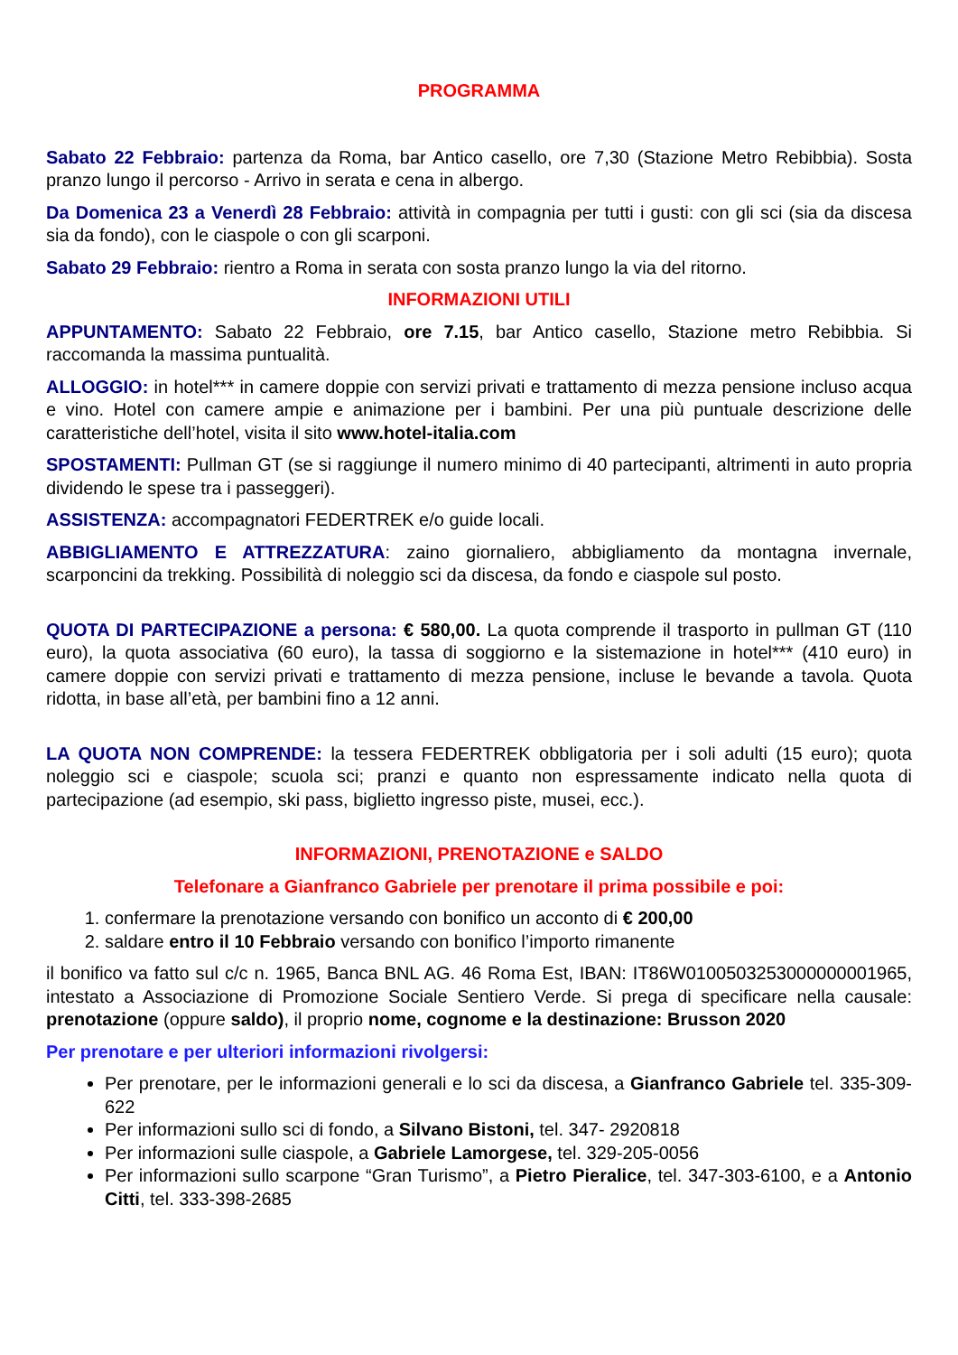PROGRAMMA
Sabato 22 Febbraio: partenza da Roma, bar Antico casello, ore 7,30 (Stazione Metro Rebibbia). Sosta pranzo lungo il percorso - Arrivo in serata e cena in albergo.
Da Domenica 23 a Venerdì 28 Febbraio: attività in compagnia per tutti i gusti: con gli sci (sia da discesa sia da fondo), con le ciaspole o con gli scarponi.
Sabato 29 Febbraio: rientro a Roma in serata con sosta pranzo lungo la via del ritorno.
INFORMAZIONI UTILI
APPUNTAMENTO: Sabato 22 Febbraio, ore 7.15, bar Antico casello, Stazione metro Rebibbia. Si raccomanda la massima puntualità.
ALLOGGIO: in hotel*** in camere doppie con servizi privati e trattamento di mezza pensione incluso acqua e vino. Hotel con camere ampie e animazione per i bambini. Per una più puntuale descrizione delle caratteristiche dell’hotel, visita il sito www.hotel-italia.com
SPOSTAMENTI: Pullman GT (se si raggiunge il numero minimo di 40 partecipanti, altrimenti in auto propria dividendo le spese tra i passeggeri).
ASSISTENZA: accompagnatori FEDERTREK e/o guide locali.
ABBIGLIAMENTO E ATTREZZATURA: zaino giornaliero, abbigliamento da montagna invernale, scarponcini da trekking. Possibilità di noleggio sci da discesa, da fondo e ciaspole sul posto.
QUOTA DI PARTECIPAZIONE a persona: € 580,00. La quota comprende il trasporto in pullman GT (110 euro), la quota associativa (60 euro), la tassa di soggiorno e la sistemazione in hotel*** (410 euro) in camere doppie con servizi privati e trattamento di mezza pensione, incluse le bevande a tavola. Quota ridotta, in base all’età, per bambini fino a 12 anni.
LA QUOTA NON COMPRENDE: la tessera FEDERTREK obbligatoria per i soli adulti (15 euro); quota noleggio sci e ciaspole; scuola sci; pranzi e quanto non espressamente indicato nella quota di partecipazione (ad esempio, ski pass, biglietto ingresso piste, musei, ecc.).
INFORMAZIONI, PRENOTAZIONE e SALDO
Telefonare a Gianfranco Gabriele per prenotare il prima possibile e poi:
1. confermare la prenotazione versando con bonifico un acconto di € 200,00
2. saldare entro il 10 Febbraio versando con bonifico l’importo rimanente
il bonifico va fatto sul c/c n. 1965, Banca BNL AG. 46 Roma Est, IBAN: IT86W0100503253000000001965, intestato a Associazione di Promozione Sociale Sentiero Verde. Si prega di specificare nella causale: prenotazione (oppure saldo), il proprio nome, cognome e la destinazione: Brusson 2020
Per prenotare e per ulteriori informazioni rivolgersi:
Per prenotare, per le informazioni generali e lo sci da discesa, a Gianfranco Gabriele tel. 335-309-622
Per informazioni sullo sci di fondo, a Silvano Bistoni, tel. 347- 2920818
Per informazioni sulle ciaspole, a Gabriele Lamorgese, tel. 329-205-0056
Per informazioni sullo scarpone “Gran Turismo”, a Pietro Pieralice, tel. 347-303-6100, e a Antonio Citti, tel. 333-398-2685